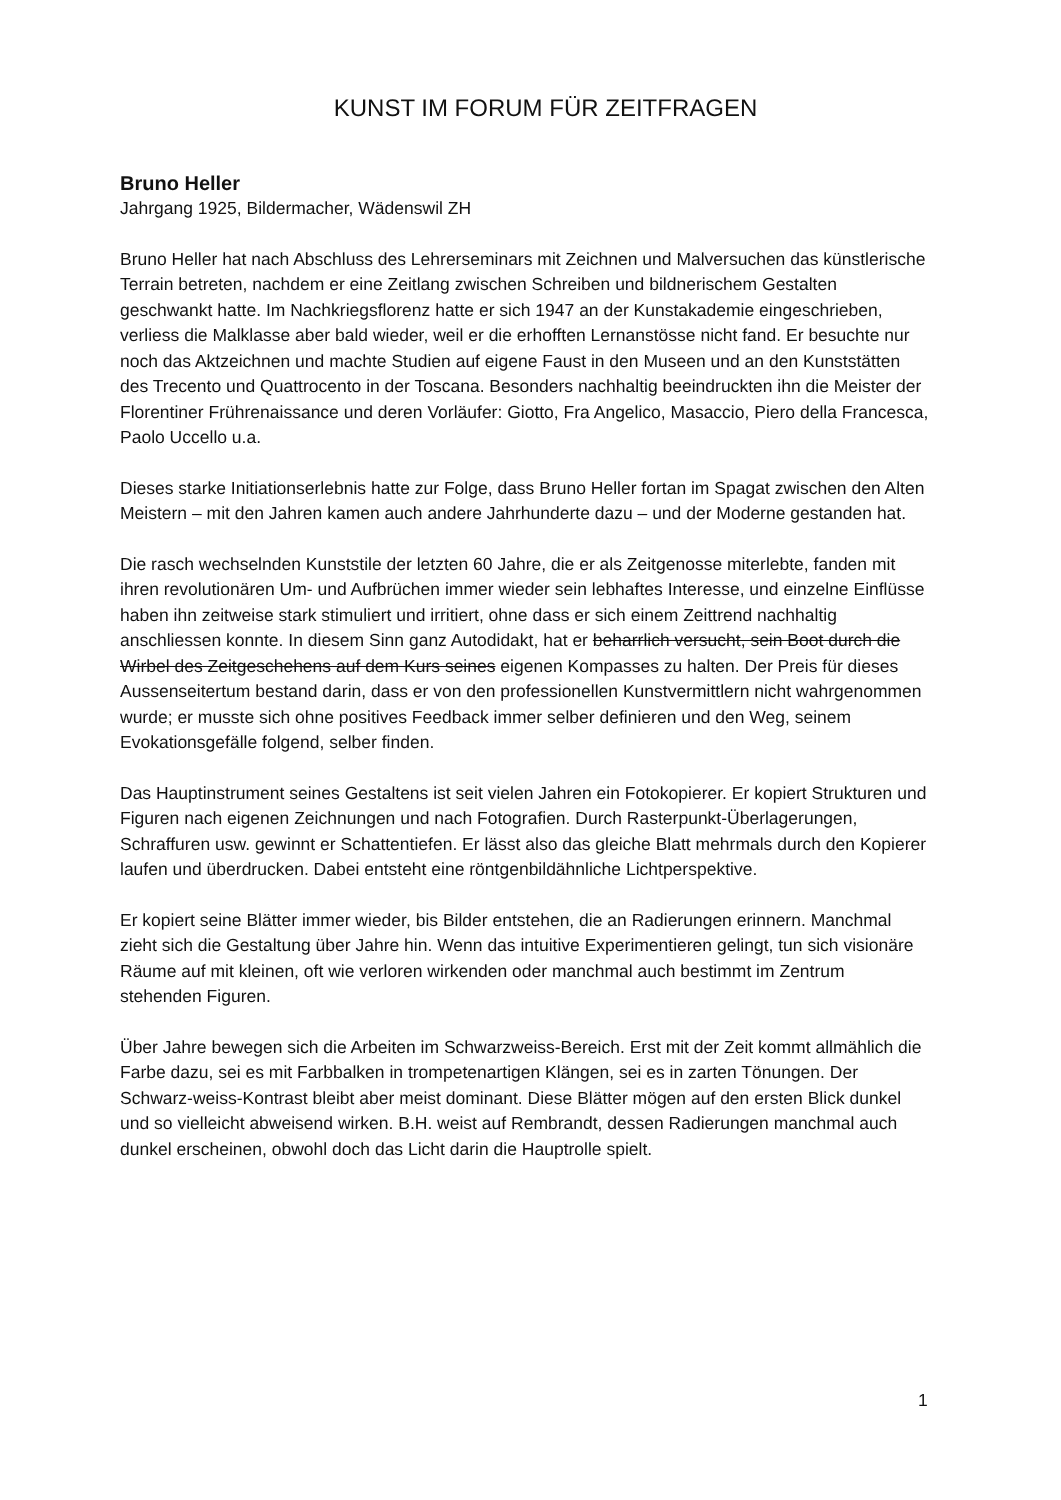KUNST IM FORUM FÜR ZEITFRAGEN
Bruno Heller
Jahrgang 1925, Bildermacher, Wädenswil ZH
Bruno Heller hat nach Abschluss des Lehrerseminars mit Zeichnen und Malversuchen das künstlerische Terrain betreten, nachdem er eine Zeitlang zwischen Schreiben und bildnerischem Gestalten geschwankt hatte. Im Nachkriegsflorenz hatte er sich 1947 an der Kunstakademie eingeschrieben, verliess die Malklasse aber bald wieder, weil er die erhofften Lernanstösse nicht fand. Er besuchte nur noch das Aktzeichnen und machte Studien auf eigene Faust in den Museen und an den Kunststätten des Trecento und Quattrocento in der Toscana. Besonders nachhaltig beeindruckten ihn die Meister der Florentiner Frührenaissance und deren Vorläufer: Giotto, Fra Angelico, Masaccio, Piero della Francesca, Paolo Uccello u.a.
Dieses starke Initiationserlebnis hatte zur Folge, dass Bruno Heller fortan im Spagat zwischen den Alten Meistern – mit den Jahren kamen auch andere Jahrhunderte dazu – und der Moderne gestanden hat.
Die rasch wechselnden Kunststile der letzten 60 Jahre, die er als Zeitgenosse miterlebte, fanden mit ihren revolutionären Um- und Aufbrüchen immer wieder sein lebhaftes Interesse, und einzelne Einflüsse haben ihn zeitweise stark stimuliert und irritiert, ohne dass er sich einem Zeittrend nachhaltig anschliessen konnte. In diesem Sinn ganz Autodidakt, hat er beharrlich versucht, sein Boot durch die Wirbel des Zeitgeschehens auf dem Kurs seines eigenen Kompasses zu halten. Der Preis für dieses Aussenseitertum bestand darin, dass er von den professionellen Kunstvermittlern nicht wahrgenommen wurde; er musste sich ohne positives Feedback immer selber definieren und den Weg, seinem Evokationsgefälle folgend, selber finden.
Das Hauptinstrument seines Gestaltens ist seit vielen Jahren ein Fotokopierer. Er kopiert Strukturen und Figuren nach eigenen Zeichnungen und nach Fotografien. Durch Rasterpunkt-Überlagerungen, Schraffuren usw. gewinnt er Schattentiefen. Er lässt also das gleiche Blatt mehrmals durch den Kopierer laufen und überdrucken. Dabei entsteht eine röntgenbildähnliche Lichtperspektive.
Er kopiert seine Blätter immer wieder, bis Bilder entstehen, die an Radierungen erinnern. Manchmal zieht sich die Gestaltung über Jahre hin. Wenn das intuitive Experimentieren gelingt, tun sich visionäre Räume auf mit kleinen, oft wie verloren wirkenden oder manchmal auch bestimmt im Zentrum stehenden Figuren.
Über Jahre bewegen sich die Arbeiten im Schwarzweiss-Bereich. Erst mit der Zeit kommt allmählich die Farbe dazu, sei es mit Farbbalken in trompetenartigen Klängen, sei es in zarten Tönungen. Der Schwarz-weiss-Kontrast bleibt aber meist dominant. Diese Blätter mögen auf den ersten Blick dunkel und so vielleicht abweisend wirken. B.H. weist auf Rembrandt, dessen Radierungen manchmal auch dunkel erscheinen, obwohl doch das Licht darin die Hauptrolle spielt.
1